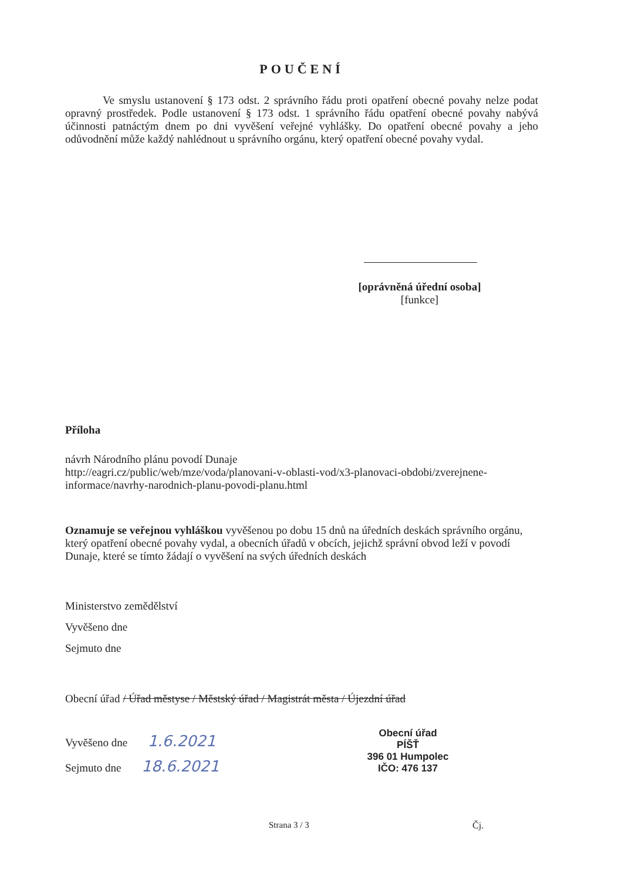POUČENÍ
Ve smyslu ustanovení § 173 odst. 2 správního řádu proti opatření obecné povahy nelze podat opravný prostředek. Podle ustanovení § 173 odst. 1 správního řádu opatření obecné povahy nabývá účinnosti patnáctým dnem po dni vyvěšení veřejné vyhlášky. Do opatření obecné povahy a jeho odůvodnění může každý nahlédnout u správního orgánu, který opatření obecné povahy vydal.
[oprávněná úřední osoba]
[funkce]
Příloha
návrh Národního plánu povodí Dunaje
http://eagri.cz/public/web/mze/voda/planovani-v-oblasti-vod/x3-planovaci-obdobi/zverejnene-informace/navrhy-narodnich-planu-povodi-planu.html
Oznamuje se veřejnou vyhláškou vyvěšenou po dobu 15 dnů na úředních deskách správního orgánu, který opatření obecné povahy vydal, a obecních úřadů v obcích, jejichž správní obvod leží v povodí Dunaje, které se tímto žádají o vyvěšení na svých úředních deskách
Ministerstvo zemědělství
Vyvěšeno dne
Sejmuto dne
Obecní úřad / Úřad městyse / Městský úřad / Magistrát města / Újezdní úřad
Vyvěšeno dne 1.6.2021
Sejmuto dne 18.6.2021
Obecní úřad
PÍŠŤ
396 01 Humpolec
IČO: 476 137
Strana 3 / 3 Čj.